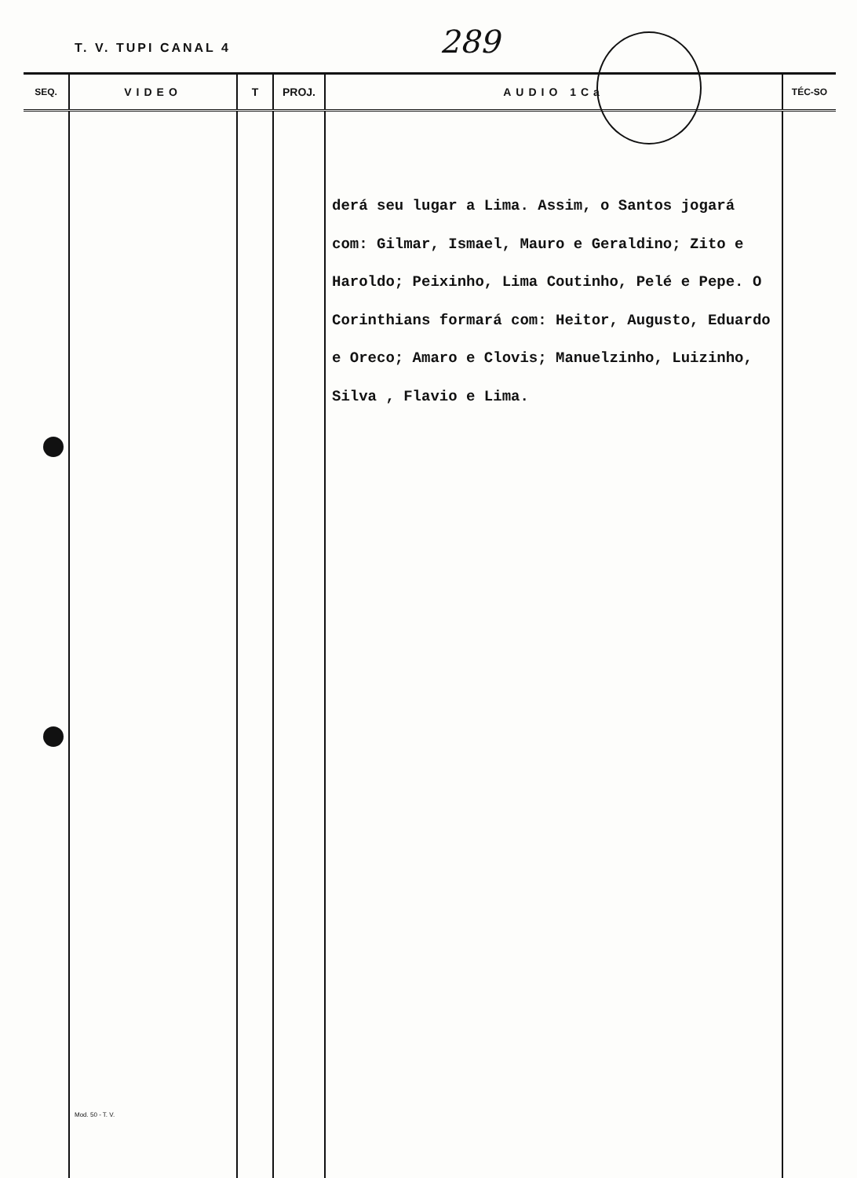T. V. TUPI CANAL 4 289
| SEQ. | VIDEO | T | PROJ. | AUDIO 1Ca | TÉC-SO |
| --- | --- | --- | --- | --- | --- |
| | | | | derá seu lugar a Lima. Assim, o Santos jogará com: Gilmar, Ismael, Mauro e Geraldino; Zito e Haroldo; Peixinho, Lima Coutinho, Pelé e Pepe. O Corinthians formará com: Heitor, Augusto, Eduardo e Oreco; Amaro e Clovis; Manuelzinho, Luizinho, Silva , Flavio e Lima. | |
Mod. 50 - T. V.